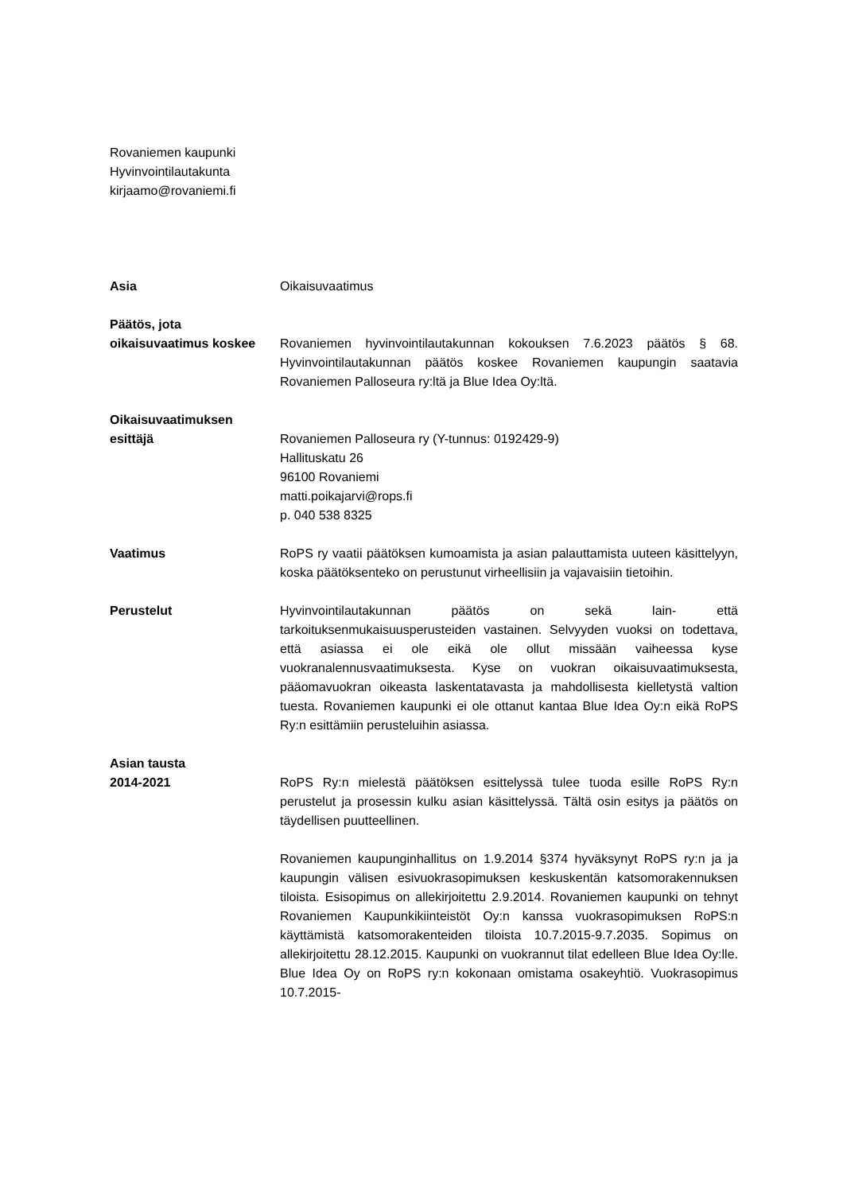Rovaniemen kaupunki
Hyvinvointilautakunta
kirjaamo@rovaniemi.fi
Asia Oikaisuvaatimus
Päätös, jota
oikaisuvaatimus koskee
Rovaniemen hyvinvointilautakunnan kokouksen 7.6.2023 päätös § 68. Hyvinvointilautakunnan päätös koskee Rovaniemen kaupungin saatavia Rovaniemen Palloseura ry:ltä ja Blue Idea Oy:ltä.
Oikaisuvaatimuksen
esittäjä
Rovaniemen Palloseura ry (Y-tunnus: 0192429-9)
Hallituskatu 26
96100 Rovaniemi
matti.poikajarvi@rops.fi
p. 040 538 8325
Vaatimus RoPS ry vaatii päätöksen kumoamista ja asian palauttamista uuteen käsittelyyn, koska päätöksenteko on perustunut virheellisiin ja vajavaisiin tietoihin.
Perustelut Hyvinvointilautakunnan päätös on sekä lain- että tarkoituksenmukaisuusperusteiden vastainen. Selvyyden vuoksi on todettava, että asiassa ei ole eikä ole ollut missään vaiheessa kyse vuokranalennusvaatimuksesta. Kyse on vuokran oikaisuvaatimuksesta, pääomavuokran oikeasta laskentatavasta ja mahdollisesta kielletystä valtion tuesta. Rovaniemen kaupunki ei ole ottanut kantaa Blue Idea Oy:n eikä RoPS Ry:n esittämiin perusteluihin asiassa.
Asian tausta
2014-2021
RoPS Ry:n mielestä päätöksen esittelyssä tulee tuoda esille RoPS Ry:n perustelut ja prosessin kulku asian käsittelyssä. Tältä osin esitys ja päätös on täydellisen puutteellinen.
Rovaniemen kaupunginhallitus on 1.9.2014 §374 hyväksynyt RoPS ry:n ja ja kaupungin välisen esivuokrasopimuksen keskuskentän katsomorakennuksen tiloista. Esisopimus on allekirjoitettu 2.9.2014. Rovaniemen kaupunki on tehnyt Rovaniemen Kaupunkikiinteistöt Oy:n kanssa vuokrasopimuksen RoPS:n käyttämistä katsomorakenteiden tiloista 10.7.2015-9.7.2035. Sopimus on allekirjoitettu 28.12.2015. Kaupunki on vuokrannut tilat edelleen Blue Idea Oy:lle. Blue Idea Oy on RoPS ry:n kokonaan omistama osakeyhtiö. Vuokrasopimus 10.7.2015-